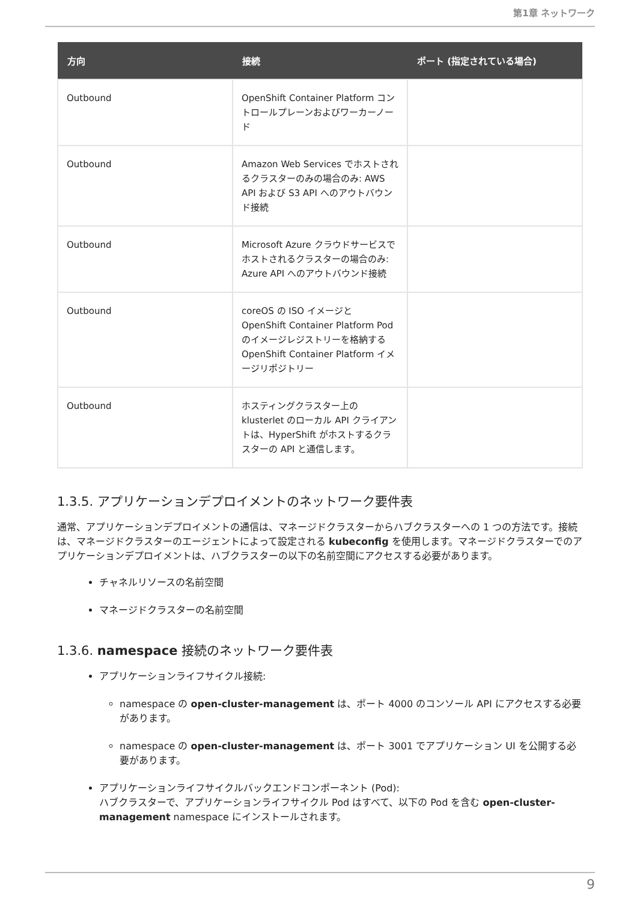第1章 ネットワーク
| 方向 | 接続 | ポート (指定されている場合) |
| --- | --- | --- |
| Outbound | OpenShift Container Platform コントロールプレーンおよびワーカーノード | |
| Outbound | Amazon Web Services でホストされるクラスターのみの場合のみ: AWS API および S3 API へのアウトバウンド接続 | |
| Outbound | Microsoft Azure クラウドサービスでホストされるクラスターの場合のみ: Azure API へのアウトバウンド接続 | |
| Outbound | coreOS の ISO イメージと OpenShift Container Platform Pod のイメージレジストリーを格納する OpenShift Container Platform イメージリポジトリー | |
| Outbound | ホスティングクラスター上の klusterlet のローカル API クライアントは、HyperShift がホストするクラスターの API と通信します。 | |
1.3.5. アプリケーションデプロイメントのネットワーク要件表
通常、アプリケーションデプロイメントの通信は、マネージドクラスターからハブクラスターへの 1 つの方法です。接続は、マネージドクラスターのエージェントによって設定される kubeconfig を使用します。マネージドクラスターでのアプリケーションデプロイメントは、ハブクラスターの以下の名前空間にアクセスする必要があります。
チャネルリソースの名前空間
マネージドクラスターの名前空間
1.3.6. namespace 接続のネットワーク要件表
アプリケーションライフサイクル接続:
namespace の open-cluster-management は、ポート 4000 のコンソール API にアクセスする必要があります。
namespace の open-cluster-management は、ポート 3001 でアプリケーション UI を公開する必要があります。
アプリケーションライフサイクルバックエンドコンポーネント (Pod):
ハブクラスターで、アプリケーションライフサイクル Pod はすべて、以下の Pod を含む open-cluster-management namespace にインストールされます。
9